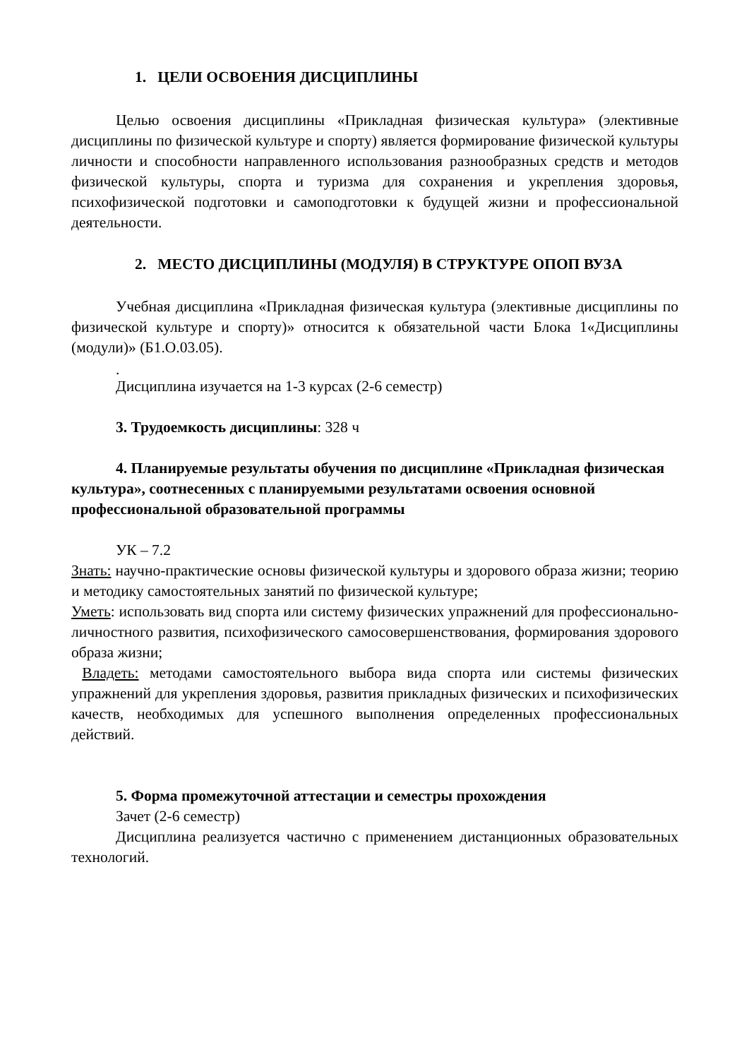1. ЦЕЛИ ОСВОЕНИЯ ДИСЦИПЛИНЫ
Целью освоения дисциплины «Прикладная физическая культура» (элективные дисциплины по физической культуре и спорту) является формирование физической культуры личности и способности направленного использования разнообразных средств и методов физической культуры, спорта и туризма для сохранения и укрепления здоровья, психофизической подготовки и самоподготовки к будущей жизни и профессиональной деятельности.
2. МЕСТО ДИСЦИПЛИНЫ (МОДУЛЯ) В СТРУКТУРЕ ОПОП ВУЗА
Учебная дисциплина «Прикладная физическая культура (элективные дисциплины по физической культуре и спорту)» относится к обязательной части Блока 1«Дисциплины (модули)» (Б1.О.03.05).
.
Дисциплина изучается на 1-3 курсах (2-6 семестр)
3. Трудоемкость дисциплины: 328 ч
4. Планируемые результаты обучения по дисциплине «Прикладная физическая культура», соотнесенных с планируемыми результатами освоения основной профессиональной образовательной программы
УК – 7.2
Знать: научно-практические основы физической культуры и здорового образа жизни; теорию и методику самостоятельных занятий по физической культуре;
Уметь: использовать вид спорта или систему физических упражнений для профессионально-личностного развития, психофизического самосовершенствования, формирования здорового образа жизни;
Владеть: методами самостоятельного выбора вида спорта или системы физических упражнений для укрепления здоровья, развития прикладных физических и психофизических качеств, необходимых для успешного выполнения определенных профессиональных действий.
5. Форма промежуточной аттестации и семестры прохождения
Зачет (2-6 семестр)
Дисциплина реализуется частично с применением дистанционных образовательных технологий.